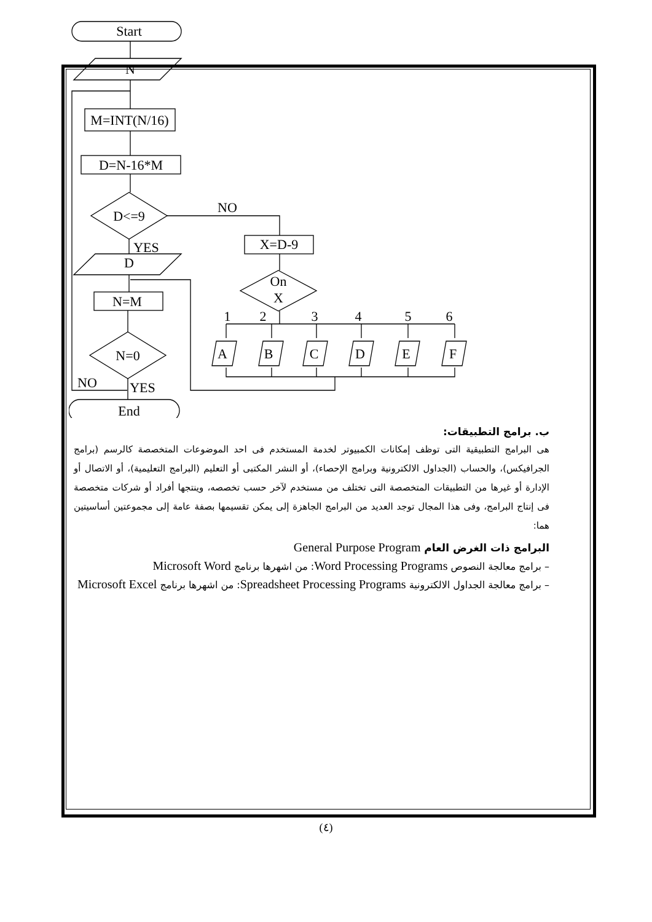Start
N
M=INT(N/16)
D=N-16*M
D<=9
NO
YES
D
X=D-9
On
X
N=M
N=0
NO
YES
End
1
2
3
4
5
6
A
B
C
D
E
F
ب. برامج التطبيقات:
هى البرامج التطبيقية التى توظف إمكانات الكمبيوتر لخدمة المستخدم فى احد الموضوعات المتخصصة كالرسم (برامج الجرافيكس)، والحساب (الجداول الالكترونية وبرامج الإحصاء)، أو النشر المكتبى أو التعليم (البرامج التعليمية)، أو الاتصال أو الإدارة أو غيرها من التطبيقات المتخصصة التى تختلف من مستخدم لآخر حسب تخصصه، وينتجها أفراد أو شركات متخصصة فى إنتاج البرامج، وفى هذا المجال توجد العديد من البرامج الجاهزة إلى يمكن تقسيمها بصفة عامة إلى مجموعتين أساسيتين هما:
البرامج ذات الغرض العام General Purpose Program
– برامج معالجة النصوص Word Processing Programs: من اشهرها برنامج Microsoft Word
– برامج معالجة الجداول الالكترونية Spreadsheet Processing Programs: من اشهرها برنامج Microsoft Excel
(٤)